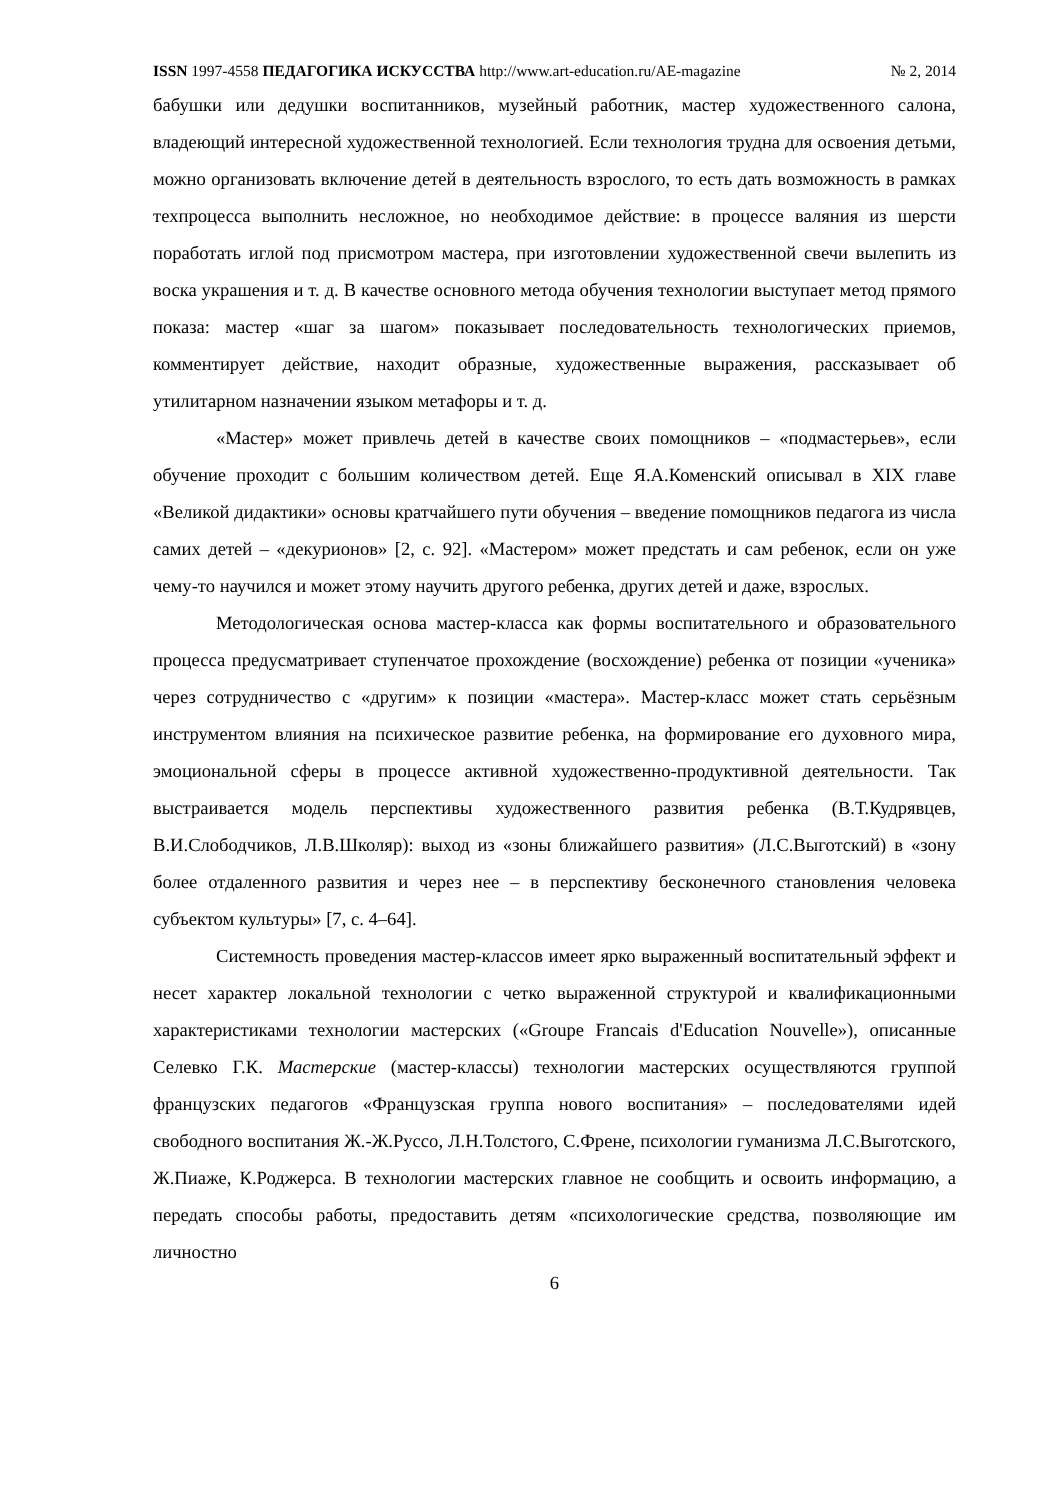ISSN 1997-4558 ПЕДАГОГИКА ИСКУССТВА http://www.art-education.ru/AE-magazine № 2, 2014
бабушки или дедушки воспитанников, музейный работник, мастер художественного салона, владеющий интересной художественной технологией. Если технология трудна для освоения детьми, можно организовать включение детей в деятельность взрослого, то есть дать возможность в рамках техпроцесса выполнить несложное, но необходимое действие: в процессе валяния из шерсти поработать иглой под присмотром мастера, при изготовлении художественной свечи вылепить из воска украшения и т. д. В качестве основного метода обучения технологии выступает метод прямого показа: мастер «шаг за шагом» показывает последовательность технологических приемов, комментирует действие, находит образные, художественные выражения, рассказывает об утилитарном назначении языком метафоры и т. д.
«Мастер» может привлечь детей в качестве своих помощников – «подмастерьев», если обучение проходит с большим количеством детей. Еще Я.А.Коменский описывал в XIX главе «Великой дидактики» основы кратчайшего пути обучения – введение помощников педагога из числа самих детей – «декурионов» [2, с. 92]. «Мастером» может предстать и сам ребенок, если он уже чему-то научился и может этому научить другого ребенка, других детей и даже, взрослых.
Методологическая основа мастер-класса как формы воспитательного и образовательного процесса предусматривает ступенчатое прохождение (восхождение) ребенка от позиции «ученика» через сотрудничество с «другим» к позиции «мастера». Мастер-класс может стать серьёзным инструментом влияния на психическое развитие ребенка, на формирование его духовного мира, эмоциональной сферы в процессе активной художественно-продуктивной деятельности. Так выстраивается модель перспективы художественного развития ребенка (В.Т.Кудрявцев, В.И.Слободчиков, Л.В.Школяр): выход из «зоны ближайшего развития» (Л.С.Выготский) в «зону более отдаленного развития и через нее – в перспективу бесконечного становления человека субъектом культуры» [7, с. 4–64].
Системность проведения мастер-классов имеет ярко выраженный воспитательный эффект и несет характер локальной технологии с четко выраженной структурой и квалификационными характеристиками технологии мастерских («Groupe Francais d'Education Nouvelle»), описанные Селевко Г.К. Мастерские (мастер-классы) технологии мастерских осуществляются группой французских педагогов «Французская группа нового воспитания» – последователями идей свободного воспитания Ж.-Ж.Руссо, Л.Н.Толстого, С.Френе, психологии гуманизма Л.С.Выготского, Ж.Пиаже, К.Роджерса. В технологии мастерских главное не сообщить и освоить информацию, а передать способы работы, предоставить детям «психологические средства, позволяющие им личностно
6